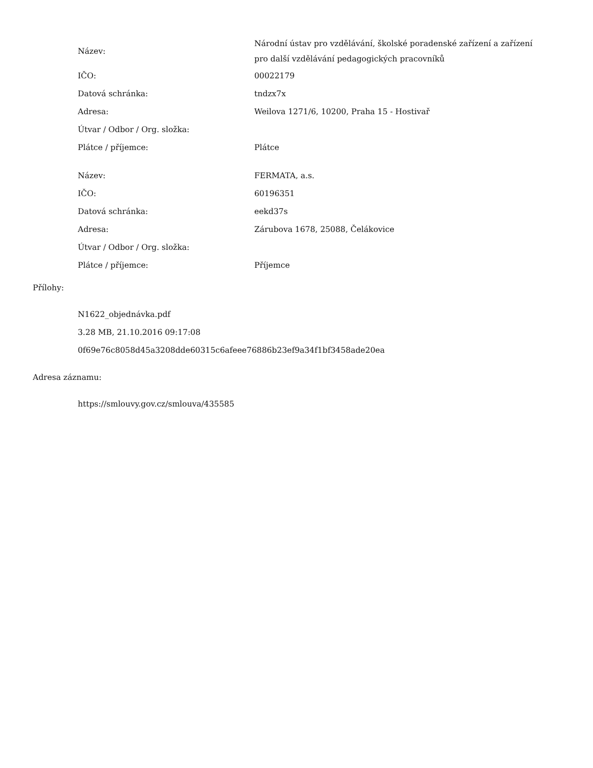| Název: | Národní ústav pro vzdělávání, školské poradenské zařízení a zařízení pro další vzdělávání pedagogických pracovníků |
| IČO: | 00022179 |
| Datová schránka: | tndzx7x |
| Adresa: | Weilova 1271/6, 10200, Praha 15 - Hostivař |
| Útvar / Odbor / Org. složka: | |
| Plátce / příjemce: | Plátce |
| Název: | FERMATA, a.s. |
| IČO: | 60196351 |
| Datová schránka: | eekd37s |
| Adresa: | Zárubova 1678, 25088, Čelákovice |
| Útvar / Odbor / Org. složka: | |
| Plátce / příjemce: | Příjemce |
Přílohy:
N1622_objednávka.pdf
3.28 MB, 21.10.2016 09:17:08
0f69e76c8058d45a3208dde60315c6afeee76886b23ef9a34f1bf3458ade20ea
Adresa záznamu:
https://smlouvy.gov.cz/smlouva/435585